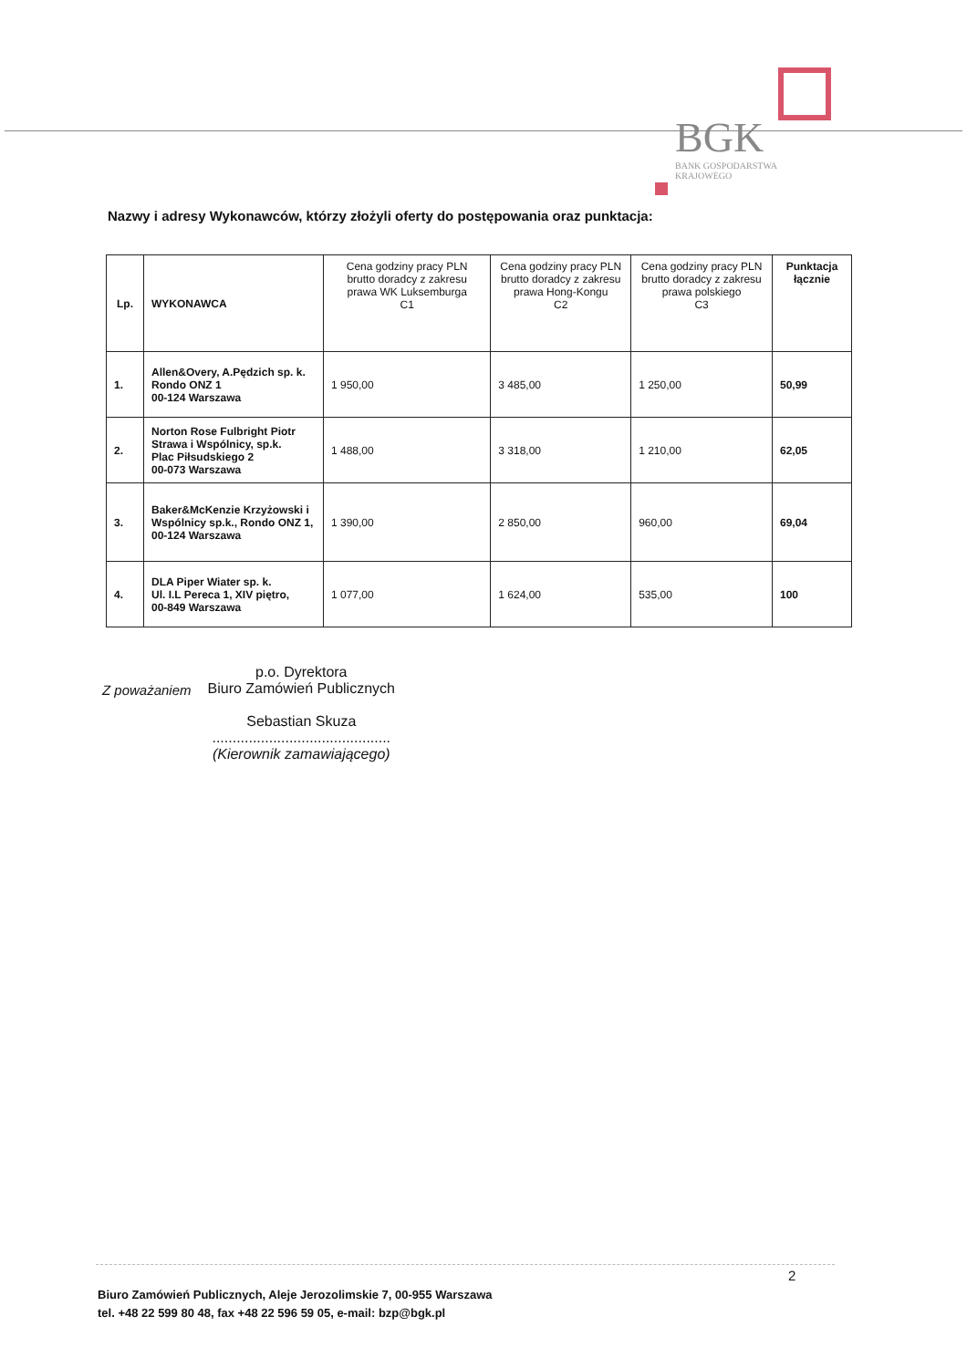BGK
BANK GOSPODARSTWA
KRAJOWEGO
Nazwy i adresy Wykonawców, którzy złożyli oferty do postępowania oraz punktacja:
| Lp. | WYKONAWCA | Cena godziny pracy PLN brutto doradcy z zakresu prawa WK Luksemburga C1 | Cena godziny pracy PLN brutto doradcy z zakresu prawa Hong-Kongu C2 | Cena godziny pracy PLN brutto doradcy z zakresu prawa polskiego C3 | Punktacja łącznie |
| --- | --- | --- | --- | --- | --- |
| 1. | Allen&Overy, A.Pędzich sp. k. Rondo ONZ 1 00-124 Warszawa | 1 950,00 | 3 485,00 | 1 250,00 | 50,99 |
| 2. | Norton Rose Fulbright Piotr Strawa i Wspólnicy, sp.k. Plac Piłsudskiego 2 00-073 Warszawa | 1 488,00 | 3 318,00 | 1 210,00 | 62,05 |
| 3. | Baker&McKenzie Krzyżowski i Wspólnicy sp.k., Rondo ONZ 1, 00-124 Warszawa | 1 390,00 | 2 850,00 | 960,00 | 69,04 |
| 4. | DLA Piper Wiater sp. k. Ul. I.L Pereca 1, XIV piętro, 00-849 Warszawa | 1 077,00 | 1 624,00 | 535,00 | 100 |
Z poważaniem
p.o. Dyrektora
Biuro Zamówień Publicznych
Sebastian Skuza
............................................
(Kierownik zamawiającego)
2
Biuro Zamówień Publicznych, Aleje Jerozolimskie 7, 00-955 Warszawa
tel. +48 22 599 80 48, fax +48 22 596 59 05, e-mail: bzp@bgk.pl